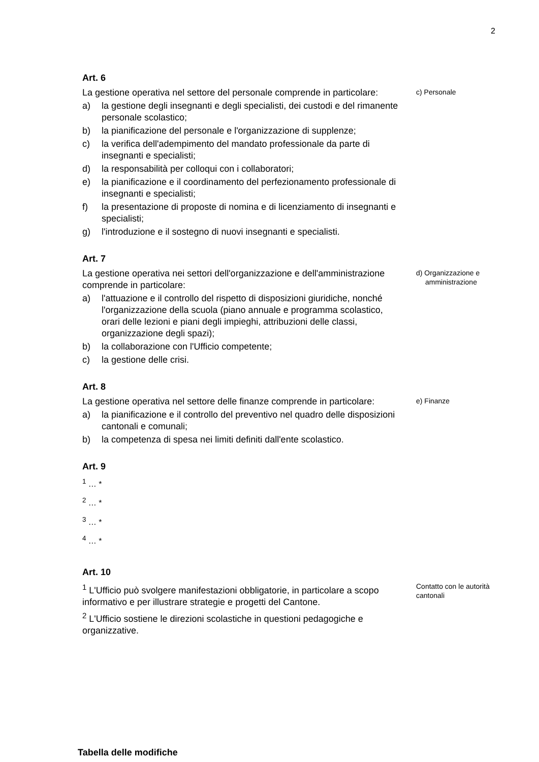2
Art. 6
La gestione operativa nel settore del personale comprende in particolare:
a) la gestione degli insegnanti e degli specialisti, dei custodi e del rimanente personale scolastico;
b) la pianificazione del personale e l'organizzazione di supplenze;
c) la verifica dell'adempimento del mandato professionale da parte di insegnanti e specialisti;
d) la responsabilità per colloqui con i collaboratori;
e) la pianificazione e il coordinamento del perfezionamento professionale di insegnanti e specialisti;
f) la presentazione di proposte di nomina e di licenziamento di insegnanti e specialisti;
g) l'introduzione e il sostegno di nuovi insegnanti e specialisti.
c) Personale
Art. 7
La gestione operativa nei settori dell'organizzazione e dell'amministrazione comprende in particolare:
a) l'attuazione e il controllo del rispetto di disposizioni giuridiche, nonché l'organizzazione della scuola (piano annuale e programma scolastico, orari delle lezioni e piani degli impieghi, attribuzioni delle classi, organizzazione degli spazi);
b) la collaborazione con l'Ufficio competente;
c) la gestione delle crisi.
d) Organizzazione e amministrazione
Art. 8
La gestione operativa nel settore delle finanze comprende in particolare:
a) la pianificazione e il controllo del preventivo nel quadro delle disposizioni cantonali e comunali;
b) la competenza di spesa nei limiti definiti dall'ente scolastico.
e) Finanze
Art. 9
<sup>1</sup> … *
<sup>2</sup> … *
<sup>3</sup> … *
<sup>4</sup> … *
Art. 10
<sup>1</sup> L'Ufficio può svolgere manifestazioni obbligatorie, in particolare a scopo informativo e per illustrare strategie e progetti del Cantone.
<sup>2</sup> L'Ufficio sostiene le direzioni scolastiche in questioni pedagogiche e organizzative.
Contatto con le autorità cantonali
Tabella delle modifiche